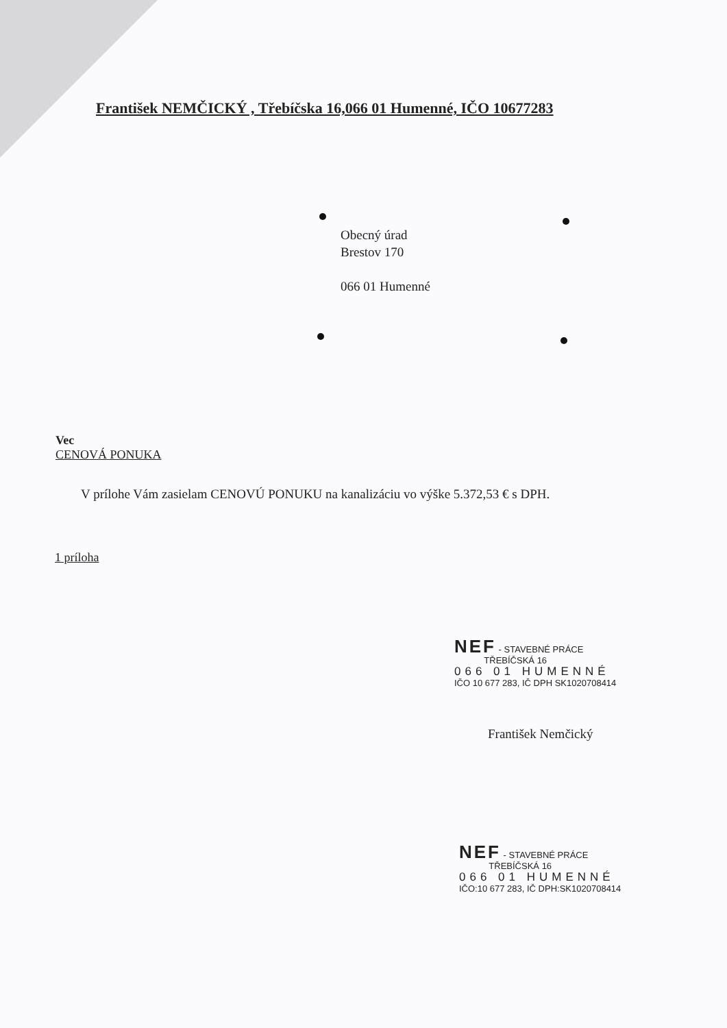František NEMČICKÝ , Třebíčska 16,066 01 Humenné, IČO 10677283
Obecný úrad
Brestov 170
066 01 Humenné
Vec
CENOVÁ PONUKA
V prílohe Vám zasielam CENOVÚ PONUKU na kanalizáciu vo výške 5.372,53 € s DPH.
1 príloha
NEF - STAVEBNÉ PRÁCE
TŘEBÍČSKÁ 16
066 01 HUMENNÉ
IČO 10 677 283, IČ DPH SK1020708414
František Nemčický
NEF - STAVEBNÉ PRÁCE
TŘEBÍČSKÁ 16
066 01 HUMENNÉ
IČO:10 677 283, IČ DPH:SK1020708414